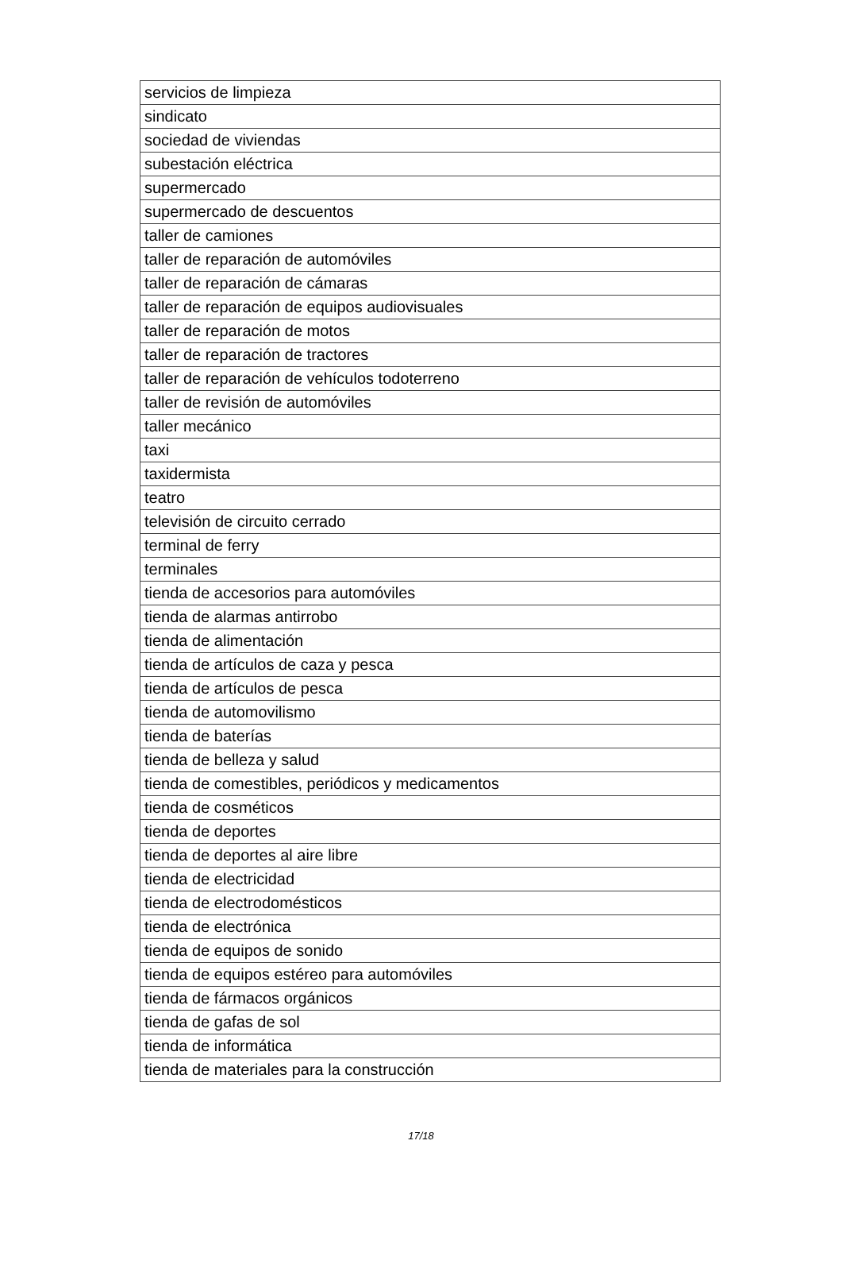| servicios de limpieza |
| sindicato |
| sociedad de viviendas |
| subestación eléctrica |
| supermercado |
| supermercado de descuentos |
| taller de camiones |
| taller de reparación de automóviles |
| taller de reparación de cámaras |
| taller de reparación de equipos audiovisuales |
| taller de reparación de motos |
| taller de reparación de tractores |
| taller de reparación de vehículos todoterreno |
| taller de revisión de automóviles |
| taller mecánico |
| taxi |
| taxidermista |
| teatro |
| televisión de circuito cerrado |
| terminal de ferry |
| terminales |
| tienda de accesorios para automóviles |
| tienda de alarmas antirrobo |
| tienda de alimentación |
| tienda de artículos de caza y pesca |
| tienda de artículos de pesca |
| tienda de automovilismo |
| tienda de baterías |
| tienda de belleza y salud |
| tienda de comestibles, periódicos y medicamentos |
| tienda de cosméticos |
| tienda de deportes |
| tienda de deportes al aire libre |
| tienda de electricidad |
| tienda de electrodomésticos |
| tienda de electrónica |
| tienda de equipos de sonido |
| tienda de equipos estéreo para automóviles |
| tienda de fármacos orgánicos |
| tienda de gafas de sol |
| tienda de informática |
| tienda de materiales para la construcción |
17/18